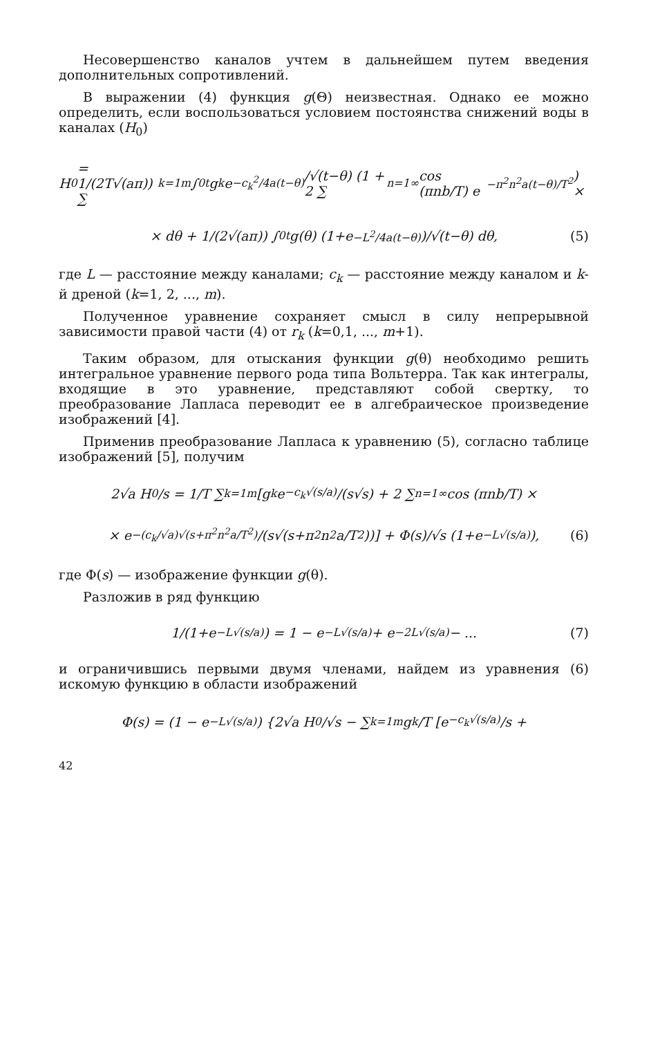Несовершенство каналов учтем в дальнейшем путем введения дополнительных сопротивлений.
В выражении (4) функция g(Θ) неизвестная. Однако ее можно определить, если воспользоваться условием постоянства снижений воды в каналах (H<sub>0</sub>)
H<sub>0</sub> = 1/(2T√(aπ)) ∑<sub>k=1</sub><sup>m</sup> ∫<sub>0</sub><sup>t</sup> g<sub>k</sub> e<sup>−c<sub>k</sub><sup>2</sup>/4a(t−θ)</sup>/√(t−θ) (1 + 2 ∑<sub>n=1</sub><sup>∞</sup> cos (πnb/T) e<sup>−π<sup>2</sup>n<sup>2</sup>a(t−θ)/T<sup>2</sup></sup>) ×
× dθ + 1/(2√(aπ)) ∫<sub>0</sub><sup>t</sup> g(θ) (1+e<sup>−L<sup>2</sup>/4a(t−θ)</sup>)/√(t−θ) dθ, (5)
где L — расстояние между каналами; c<sub>k</sub> — расстояние между каналом и k-й дреной (k=1, 2, ..., m).
Полученное уравнение сохраняет смысл в силу непрерывной зависимости правой части (4) от r<sub>k</sub> (k=0,1, ..., m+1).
Таким образом, для отыскания функции g(θ) необходимо решить интегральное уравнение первого рода типа Вольтерра. Так как интегралы, входящие в это уравнение, представляют собой свертку, то преобразование Лапласа переводит ее в алгебраическое произведение изображений [4].
Применив преобразование Лапласа к уравнению (5), согласно таблице изображений [5], получим
2√a H<sub>0</sub>/s = 1/T ∑<sub>k=1</sub><sup>m</sup> [g<sub>k</sub> e<sup>−c<sub>k</sub>√(s/a)</sup>/(s√s) + 2 ∑<sub>n=1</sub><sup>∞</sup> cos (πnb/T) ×
× e<sup>−(c<sub>k</sub>/√a)√(s+π<sup>2</sup>n<sup>2</sup>a/T<sup>2</sup>)</sup>/(s√(s+π<sup>2</sup>n<sup>2</sup>a/T<sup>2</sup>))] + Φ(s)/√s (1+e<sup>−L√(s/a)</sup>), (6)
где Φ(s) — изображение функции g(θ).
Разложив в ряд функцию
1/(1+e<sup>−L√(s/a)</sup>) = 1 − e<sup>−L√(s/a)</sup> + e<sup>−2L√(s/a)</sup> − ... (7)
и ограничившись первыми двумя членами, найдем из уравнения (6) искомую функцию в области изображений
Φ(s) = (1 − e<sup>−L√(s/a)</sup>) {2√a H<sub>0</sub>/√s − ∑<sub>k=1</sub><sup>m</sup> g<sub>k</sub>/T [e<sup>−c<sub>k</sub>√(s/a)</sup>/s +
42